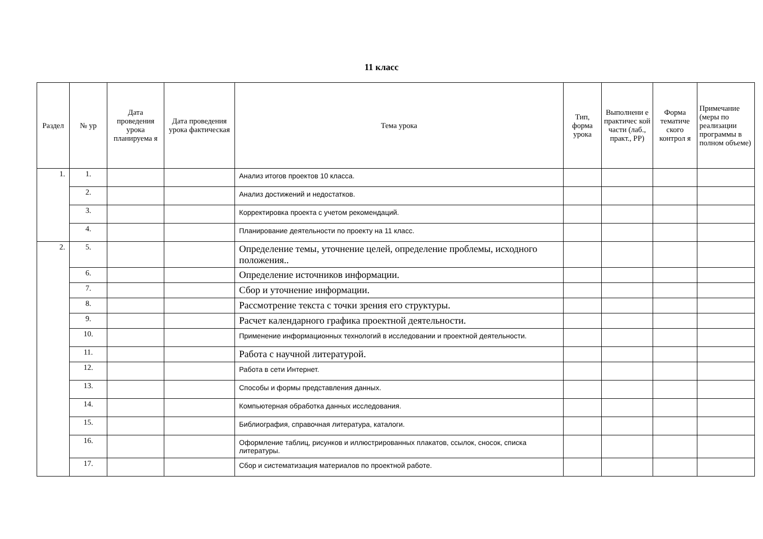11 класс
| Раздел | № ур | Дата проведения урока планируема я | Дата проведения урока фактическая | Тема урока | Тип, форма урока | Выполнени е практичес кой части (лаб., практ., РР) | Форма тематиче ского контрол я | Примечание (меры по реализации программы в полном объеме) |
| --- | --- | --- | --- | --- | --- | --- | --- | --- |
| 1. | 1. | | | Анализ итогов проектов 10 класса. | | | | |
| | 2. | | | Анализ достижений и недостатков. | | | | |
| | 3. | | | Корректировка проекта с учетом рекомендаций. | | | | |
| | 4. | | | Планирование деятельности по проекту на 11 класс. | | | | |
| 2. | 5. | | | Определение темы, уточнение целей, определение проблемы, исходного положения.. | | | | |
| | 6. | | | Определение источников информации. | | | | |
| | 7. | | | Сбор и уточнение информации. | | | | |
| | 8. | | | Рассмотрение текста с точки зрения его структуры. | | | | |
| | 9. | | | Расчет календарного графика проектной деятельности. | | | | |
| | 10. | | | Применение информационных технологий в исследовании и проектной деятельности. | | | | |
| | 11. | | | Работа с научной литературой. | | | | |
| | 12. | | | Работа в сети Интернет. | | | | |
| | 13. | | | Способы и формы представления данных. | | | | |
| | 14. | | | Компьютерная обработка данных исследования. | | | | |
| | 15. | | | Библиография, справочная литература, каталоги. | | | | |
| | 16. | | | Оформление таблиц, рисунков и иллюстрированных плакатов, ссылок, сносок, списка литературы. | | | | |
| | 17. | | | Сбор и систематизация материалов по проектной работе. | | | | |